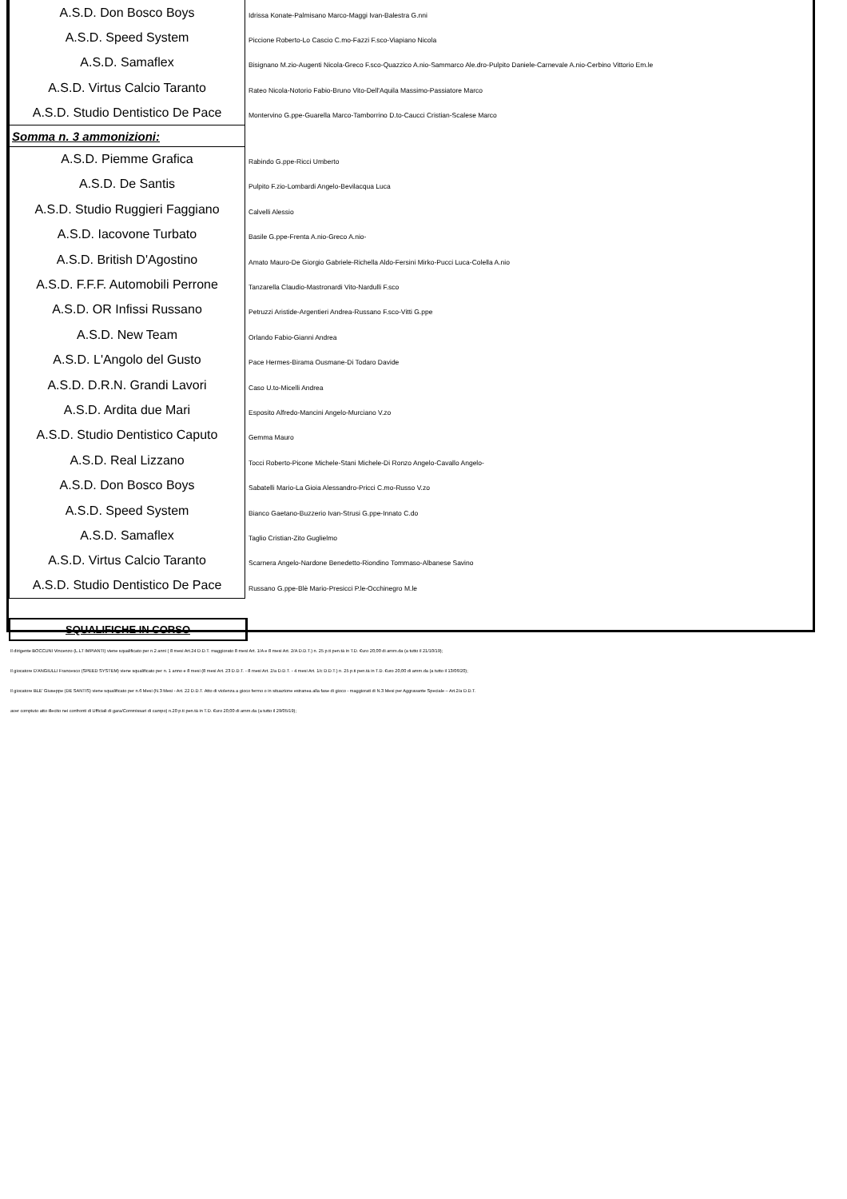| A.S.D. Don Bosco Boys | Idrissa Konate-Palmisano Marco-Maggi Ivan-Balestra G.nni |
| A.S.D. Speed System | Piccione Roberto-Lo Cascio C.mo-Fazzi F.sco-Viapiano Nicola |
| A.S.D. Samaflex | Bisignano M.zio-Augenti Nicola-Greco F.sco-Quazzico A.nio-Sammarco Ale.dro-Pulpito Daniele-Carnevale A.nio-Cerbino Vittorio Em.le |
| A.S.D. Virtus Calcio Taranto | Rateo Nicola-Notorio Fabio-Bruno Vito-Dell'Aquila Massimo-Passiatore Marco |
| A.S.D. Studio Dentistico De Pace | Montervino G.ppe-Guarella Marco-Tamborrino D.to-Caucci Cristian-Scalese Marco |
| Somma n. 3 ammonizioni: | |
| A.S.D. Piemme Grafica | Rabindo G.ppe-Ricci Umberto |
| A.S.D. De Santis | Pulpito F.zio-Lombardi Angelo-Bevilacqua Luca |
| A.S.D. Studio Ruggieri Faggiano | Calvelli Alessio |
| A.S.D. Iacovone Turbato | Basile G.ppe-Frenta A.nio-Greco A.nio- |
| A.S.D. British D'Agostino | Amato Mauro-De Giorgio Gabriele-Richella Aldo-Fersini Mirko-Pucci Luca-Colella A.nio |
| A.S.D. F.F.F. Automobili Perrone | Tanzarella Claudio-Mastronardi Vito-Nardulli F.sco |
| A.S.D. OR Infissi Russano | Petruzzi Aristide-Argentieri Andrea-Russano F.sco-Vitti G.ppe |
| A.S.D. New Team | Orlando Fabio-Gianni Andrea |
| A.S.D. L'Angolo del Gusto | Pace Hermes-Birama Ousmane-Di Todaro Davide |
| A.S.D. D.R.N. Grandi Lavori | Caso U.to-Micelli Andrea |
| A.S.D. Ardita due Mari | Esposito Alfredo-Mancini Angelo-Murciano V.zo |
| A.S.D. Studio Dentistico Caputo | Gemma Mauro |
| A.S.D. Real Lizzano | Tocci Roberto-Picone Michele-Stani Michele-Di Ronzo Angelo-Cavallo Angelo- |
| A.S.D. Don Bosco Boys | Sabatelli Mario-La Gioia Alessandro-Pricci C.mo-Russo V.zo |
| A.S.D. Speed System | Bianco Gaetano-Buzzerio Ivan-Strusi G.ppe-Innato C.do |
| A.S.D. Samaflex | Taglio Cristian-Zito Guglielmo |
| A.S.D. Virtus Calcio Taranto | Scarnera Angelo-Nardone Benedetto-Riondino Tommaso-Albanese Savino |
| A.S.D. Studio Dentistico De Pace | Russano G.ppe-Blè Mario-Presicci P.le-Occhinegro M.le |
SQUALIFICHE IN CORSO
Il dirigente BOCCUNI Vincenzo (L.LT IMPIANTI) viene squalificato per n.2 anni ( 8 mesi Art.24 D.D.T. maggiorato 8 mesi Art. 1/A e 8 mesi Art. 2/A D.D.T.) n. 25 p.ti pen.tà in T.D. €uro 20,00 di amm.da (a tutto il 21/10/19);
Il giocatore D'ANGIULLI Francesco (SPEED SYSTEM) viene squalificato per n. 1 anno e 8 mesi (8 mesi Art. 23 D.D.T. - 8 mesi Art. 2/a D.D.T. - 4 mesi Art. 1/c D.D.T.) n. 25 p.ti pen.tà in T.D. €uro 20,00 di amm.da (a tutto il 13/06/20);
Il giocatore BLE' Giuseppe (DE SANTIS) viene squalificato per n.6 Mesi (N.3 Mesi - Art. 22 D.D.T. Atto di violenza a gioco fermo o in situazione estranea alla fase di gioco - maggiorati di N.3 Mesi per Aggravante Speciale – Art.2/a D.D.T.
aver compiuto atto illecito nei confronti di Ufficiali di gara/Commissari di campo) n.20 p.ti pen.tà in T.D. €uro 20,00 di amm.da (a tutto il 29/05/19);